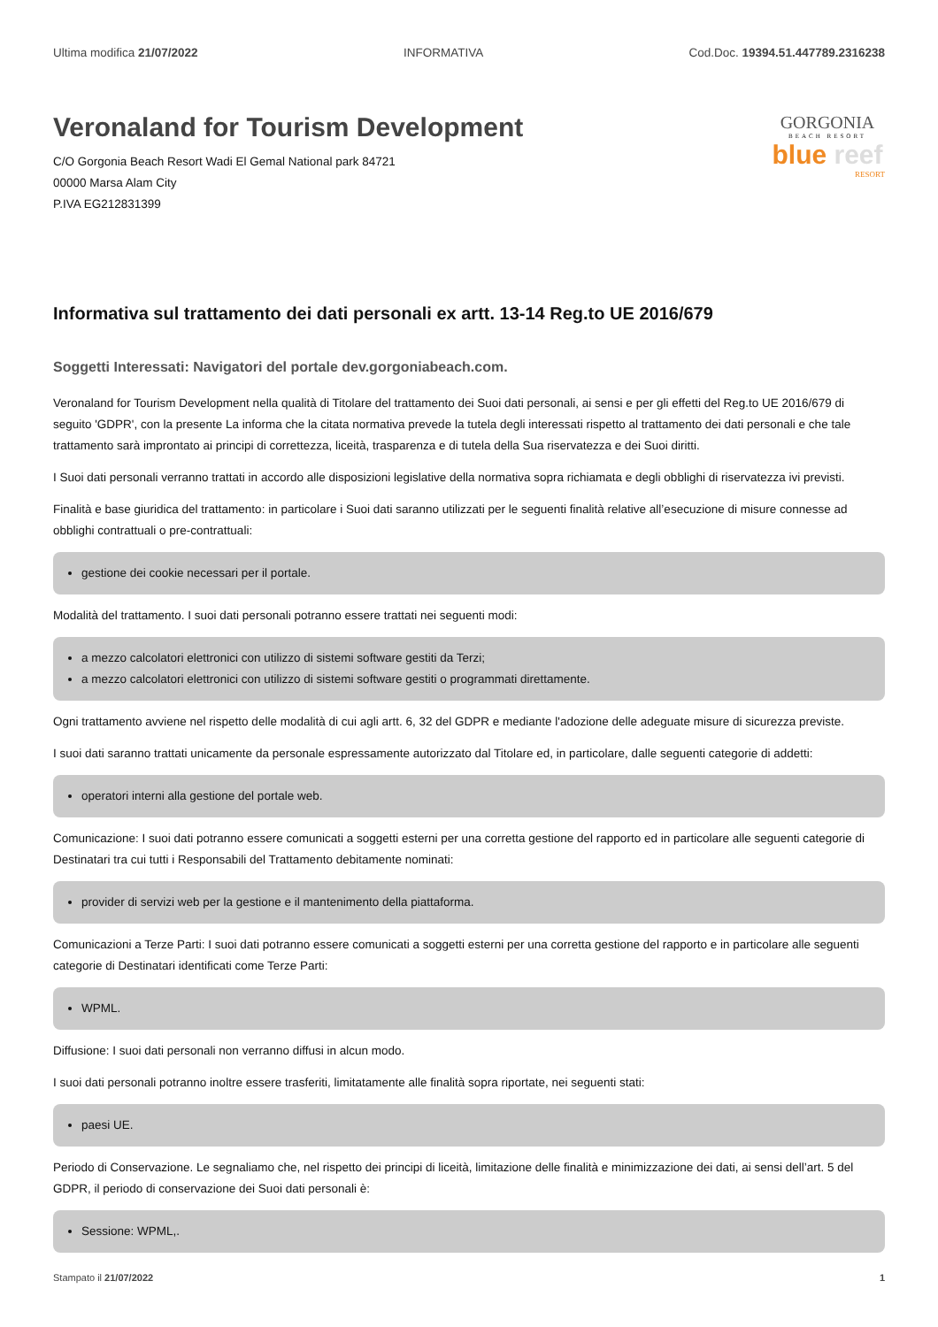Ultima modifica 21/07/2022 INFORMATIVA Cod.Doc. 19394.51.447789.2316238
Veronaland for Tourism Development
C/O Gorgonia Beach Resort Wadi El Gemal National park 84721
00000 Marsa Alam City
P.IVA EG212831399
GORGONIA
BEACH RESORT
blue reef
RESORT
Informativa sul trattamento dei dati personali ex artt. 13-14 Reg.to UE 2016/679
Soggetti Interessati: Navigatori del portale dev.gorgoniabeach.com.
Veronaland for Tourism Development nella qualità di Titolare del trattamento dei Suoi dati personali, ai sensi e per gli effetti del Reg.to UE 2016/679 di seguito 'GDPR', con la presente La informa che la citata normativa prevede la tutela degli interessati rispetto al trattamento dei dati personali e che tale trattamento sarà improntato ai principi di correttezza, liceità, trasparenza e di tutela della Sua riservatezza e dei Suoi diritti.
I Suoi dati personali verranno trattati in accordo alle disposizioni legislative della normativa sopra richiamata e degli obblighi di riservatezza ivi previsti.
Finalità e base giuridica del trattamento: in particolare i Suoi dati saranno utilizzati per le seguenti finalità relative all’esecuzione di misure connesse ad obblighi contrattuali o pre-contrattuali:
gestione dei cookie necessari per il portale.
Modalità del trattamento. I suoi dati personali potranno essere trattati nei seguenti modi:
a mezzo calcolatori elettronici con utilizzo di sistemi software gestiti da Terzi;
a mezzo calcolatori elettronici con utilizzo di sistemi software gestiti o programmati direttamente.
Ogni trattamento avviene nel rispetto delle modalità di cui agli artt. 6, 32 del GDPR e mediante l'adozione delle adeguate misure di sicurezza previste.
I suoi dati saranno trattati unicamente da personale espressamente autorizzato dal Titolare ed, in particolare, dalle seguenti categorie di addetti:
operatori interni alla gestione del portale web.
Comunicazione: I suoi dati potranno essere comunicati a soggetti esterni per una corretta gestione del rapporto ed in particolare alle seguenti categorie di Destinatari tra cui tutti i Responsabili del Trattamento debitamente nominati:
provider di servizi web per la gestione e il mantenimento della piattaforma.
Comunicazioni a Terze Parti: I suoi dati potranno essere comunicati a soggetti esterni per una corretta gestione del rapporto e in particolare alle seguenti categorie di Destinatari identificati come Terze Parti:
WPML.
Diffusione: I suoi dati personali non verranno diffusi in alcun modo.
I suoi dati personali potranno inoltre essere trasferiti, limitatamente alle finalità sopra riportate, nei seguenti stati:
paesi UE.
Periodo di Conservazione. Le segnaliamo che, nel rispetto dei principi di liceità, limitazione delle finalità e minimizzazione dei dati, ai sensi dell’art. 5 del GDPR, il periodo di conservazione dei Suoi dati personali è:
Sessione: WPML,.
Stampato il 21/07/2022 1